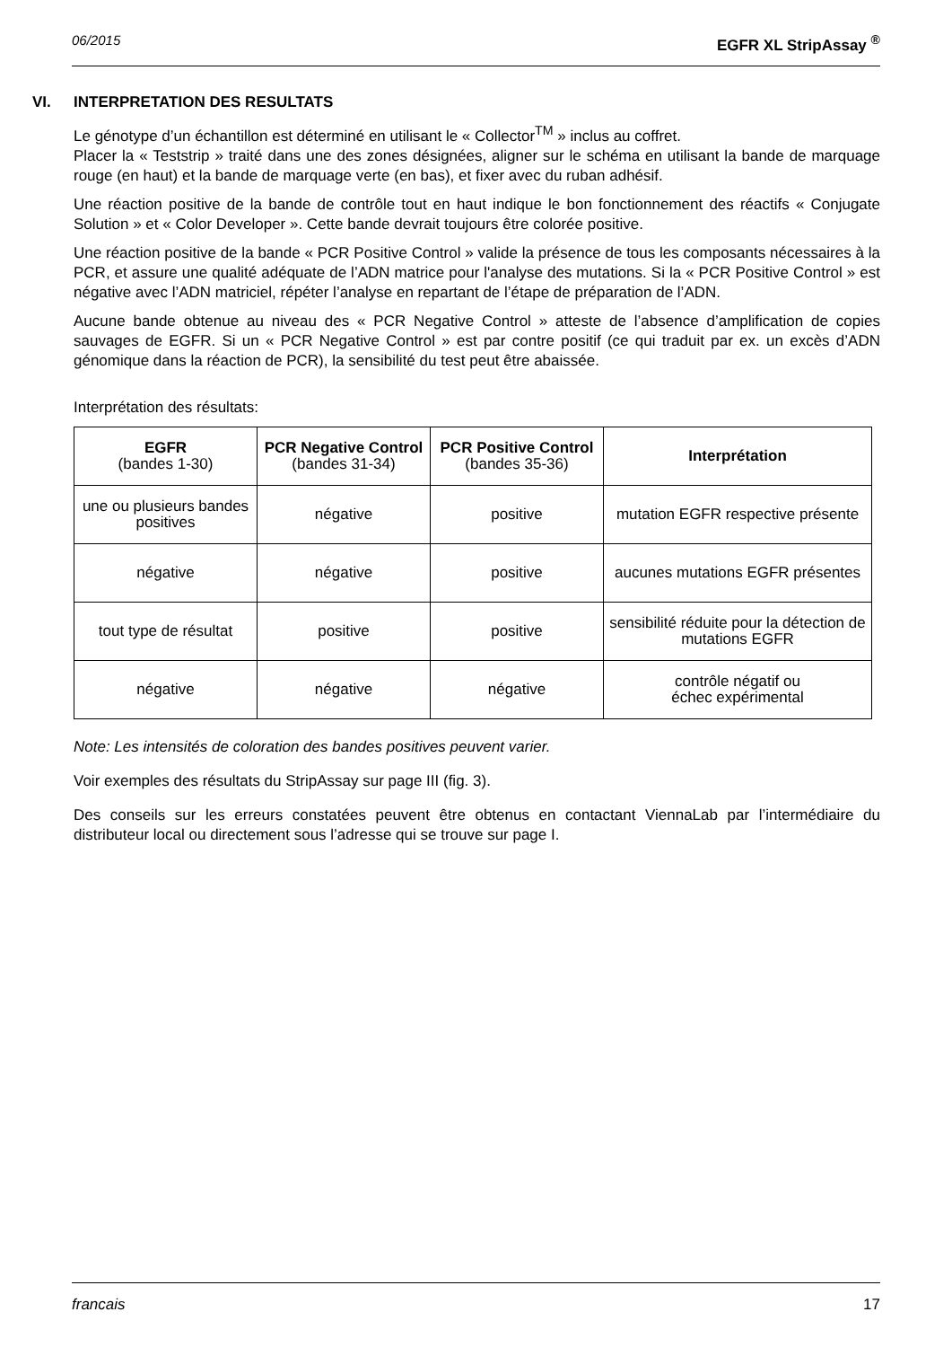06/2015 EGFR XL StripAssay <sup>®</sup>
VI. INTERPRETATION DES RESULTATS
Le génotype d’un échantillon est déterminé en utilisant le « Collector<sup>TM</sup> » inclus au coffret.
Placer la « Teststrip » traité dans une des zones désignées, aligner sur le schéma en utilisant la bande de marquage rouge (en haut) et la bande de marquage verte (en bas), et fixer avec du ruban adhésif.
Une réaction positive de la bande de contrôle tout en haut indique le bon fonctionnement des réactifs « Conjugate Solution » et « Color Developer ». Cette bande devrait toujours être colorée positive.
Une réaction positive de la bande « PCR Positive Control » valide la présence de tous les composants nécessaires à la PCR, et assure une qualité adéquate de l’ADN matrice pour l'analyse des mutations. Si la « PCR Positive Control » est négative avec l’ADN matriciel, répéter l’analyse en repartant de l’étape de préparation de l’ADN.
Aucune bande obtenue au niveau des « PCR Negative Control » atteste de l’absence d’amplification de copies sauvages de EGFR. Si un « PCR Negative Control » est par contre positif (ce qui traduit par ex. un excès d’ADN génomique dans la réaction de PCR), la sensibilité du test peut être abaissée.
Interprétation des résultats:
| EGFR (bandes 1-30) | PCR Negative Control (bandes 31-34) | PCR Positive Control (bandes 35-36) | Interprétation |
| --- | --- | --- | --- |
| une ou plusieurs bandes positives | négative | positive | mutation EGFR respective présente |
| négative | négative | positive | aucunes mutations EGFR présentes |
| tout type de résultat | positive | positive | sensibilité réduite pour la détection de mutations EGFR |
| négative | négative | négative | contrôle négatif ou échec expérimental |
Note: Les intensités de coloration des bandes positives peuvent varier.
Voir exemples des résultats du StripAssay sur page III (fig. 3).
Des conseils sur les erreurs constatées peuvent être obtenus en contactant ViennaLab par l’intermédiaire du distributeur local ou directement sous l’adresse qui se trouve sur page I.
francais 17